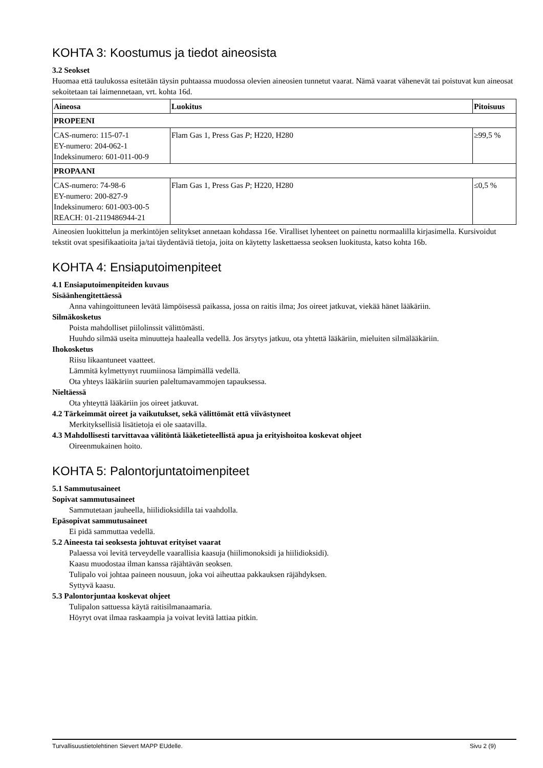KOHTA 3: Koostumus ja tiedot aineosista
3.2 Seokset
Huomaa että taulukossa esitetään täysin puhtaassa muodossa olevien aineosien tunnetut vaarat. Nämä vaarat vähenevät tai poistuvat kun aineosat sekoitetaan tai laimennetaan, vrt. kohta 16d.
| Aineosa | Luokitus | Pitoisuus |
| --- | --- | --- |
| PROPEENI | | |
| CAS-numero: 115-07-1 EY-numero: 204-062-1 Indeksinumero: 601-011-00-9 | Flam Gas 1, Press Gas P ; H220, H280 | ≥99,5 % |
| PROPAANI | | |
| CAS-numero: 74-98-6 EY-numero: 200-827-9 Indeksinumero: 601-003-00-5 REACH: 01-2119486944-21 | Flam Gas 1, Press Gas P ; H220, H280 | ≤0,5 % |
Aineosien luokittelun ja merkintöjen selitykset annetaan kohdassa 16e. Viralliset lyhenteet on painettu normaalilla kirjasimella. Kursivoidut tekstit ovat spesifikaatioita ja/tai täydentäviä tietoja, joita on käytetty laskettaessa seoksen luokitusta, katso kohta 16b.
KOHTA 4: Ensiaputoimenpiteet
4.1 Ensiaputoimenpiteiden kuvaus
Sisäänhengitettäessä
Anna vahingoittuneen levätä lämpöisessä paikassa, jossa on raitis ilma; Jos oireet jatkuvat, viekää hänet lääkäriin.
Silmäkosketus
Poista mahdolliset piilolinssit välittömästi.
Huuhdo silmää useita minuutteja haalealla vedellä. Jos ärsytys jatkuu, ota yhtettä lääkäriin, mieluiten silmälääkäriin.
Ihokosketus
Riisu likaantuneet vaatteet.
Lämmitä kylmettynyt ruumiinosa lämpimällä vedellä.
Ota yhteys lääkäriin suurien paleltumavammojen tapauksessa.
Nieltäessä
Ota yhteyttä lääkäriin jos oireet jatkuvat.
4.2 Tärkeimmät oireet ja vaikutukset, sekä välittömät että viivästyneet
Merkityksellisiä lisätietoja ei ole saatavilla.
4.3 Mahdollisesti tarvittavaa välitöntä lääketieteellistä apua ja erityishoitoa koskevat ohjeet
Oireenmukainen hoito.
KOHTA 5: Palontorjuntatoimenpiteet
5.1 Sammutusaineet
Sopivat sammutusaineet
Sammutetaan jauheella, hiilidioksidilla tai vaahdolla.
Epäsopivat sammutusaineet
Ei pidä sammuttaa vedellä.
5.2 Aineesta tai seoksesta johtuvat erityiset vaarat
Palaessa voi levitä terveydelle vaarallisia kaasuja (hiilimonoksidi ja hiilidioksidi).
Kaasu muodostaa ilman kanssa räjähtävän seoksen.
Tulipalo voi johtaa paineen nousuun, joka voi aiheuttaa pakkauksen räjähdyksen.
Syttyvä kaasu.
5.3 Palontorjuntaa koskevat ohjeet
Tulipalon sattuessa käytä raitisilmanaamaria.
Höyryt ovat ilmaa raskaampia ja voivat levitä lattiaa pitkin.
Turvallisuustietolehtinen Sievert MAPP EUdelle. Sivu 2 (9)